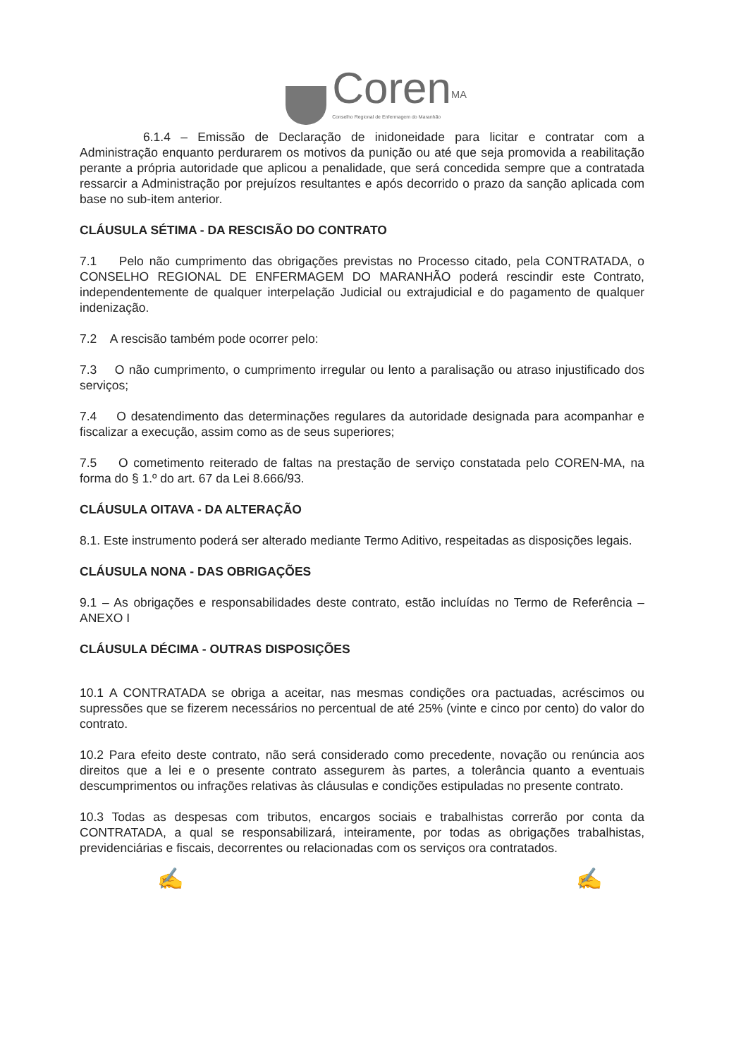Coren<sup>MA</sup>
Conselho Regional de Enfermagem do Maranhão
6.1.4 – Emissão de Declaração de inidoneidade para licitar e contratar com a Administração enquanto perdurarem os motivos da punição ou até que seja promovida a reabilitação perante a própria autoridade que aplicou a penalidade, que será concedida sempre que a contratada ressarcir a Administração por prejuízos resultantes e após decorrido o prazo da sanção aplicada com base no sub-item anterior.
CLÁUSULA SÉTIMA - DA RESCISÃO DO CONTRATO
7.1 Pelo não cumprimento das obrigações previstas no Processo citado, pela CONTRATADA, o CONSELHO REGIONAL DE ENFERMAGEM DO MARANHÃO poderá rescindir este Contrato, independentemente de qualquer interpelação Judicial ou extrajudicial e do pagamento de qualquer indenização.
7.2 A rescisão também pode ocorrer pelo:
7.3 O não cumprimento, o cumprimento irregular ou lento a paralisação ou atraso injustificado dos serviços;
7.4 O desatendimento das determinações regulares da autoridade designada para acompanhar e fiscalizar a execução, assim como as de seus superiores;
7.5 O cometimento reiterado de faltas na prestação de serviço constatada pelo COREN-MA, na forma do § 1.º do art. 67 da Lei 8.666/93.
CLÁUSULA OITAVA - DA ALTERAÇÃO
8.1. Este instrumento poderá ser alterado mediante Termo Aditivo, respeitadas as disposições legais.
CLÁUSULA NONA - DAS OBRIGAÇÕES
9.1 – As obrigações e responsabilidades deste contrato, estão incluídas no Termo de Referência – ANEXO I
CLÁUSULA DÉCIMA - OUTRAS DISPOSIÇÕES
10.1 A CONTRATADA se obriga a aceitar, nas mesmas condições ora pactuadas, acréscimos ou supressões que se fizerem necessários no percentual de até 25% (vinte e cinco por cento) do valor do contrato.
10.2 Para efeito deste contrato, não será considerado como precedente, novação ou renúncia aos direitos que a lei e o presente contrato assegurem às partes, a tolerância quanto a eventuais descumprimentos ou infrações relativas às cláusulas e condições estipuladas no presente contrato.
10.3 Todas as despesas com tributos, encargos sociais e trabalhistas correrão por conta da CONTRATADA, a qual se responsabilizará, inteiramente, por todas as obrigações trabalhistas, previdenciárias e fiscais, decorrentes ou relacionadas com os serviços ora contratados.
✍ ✍